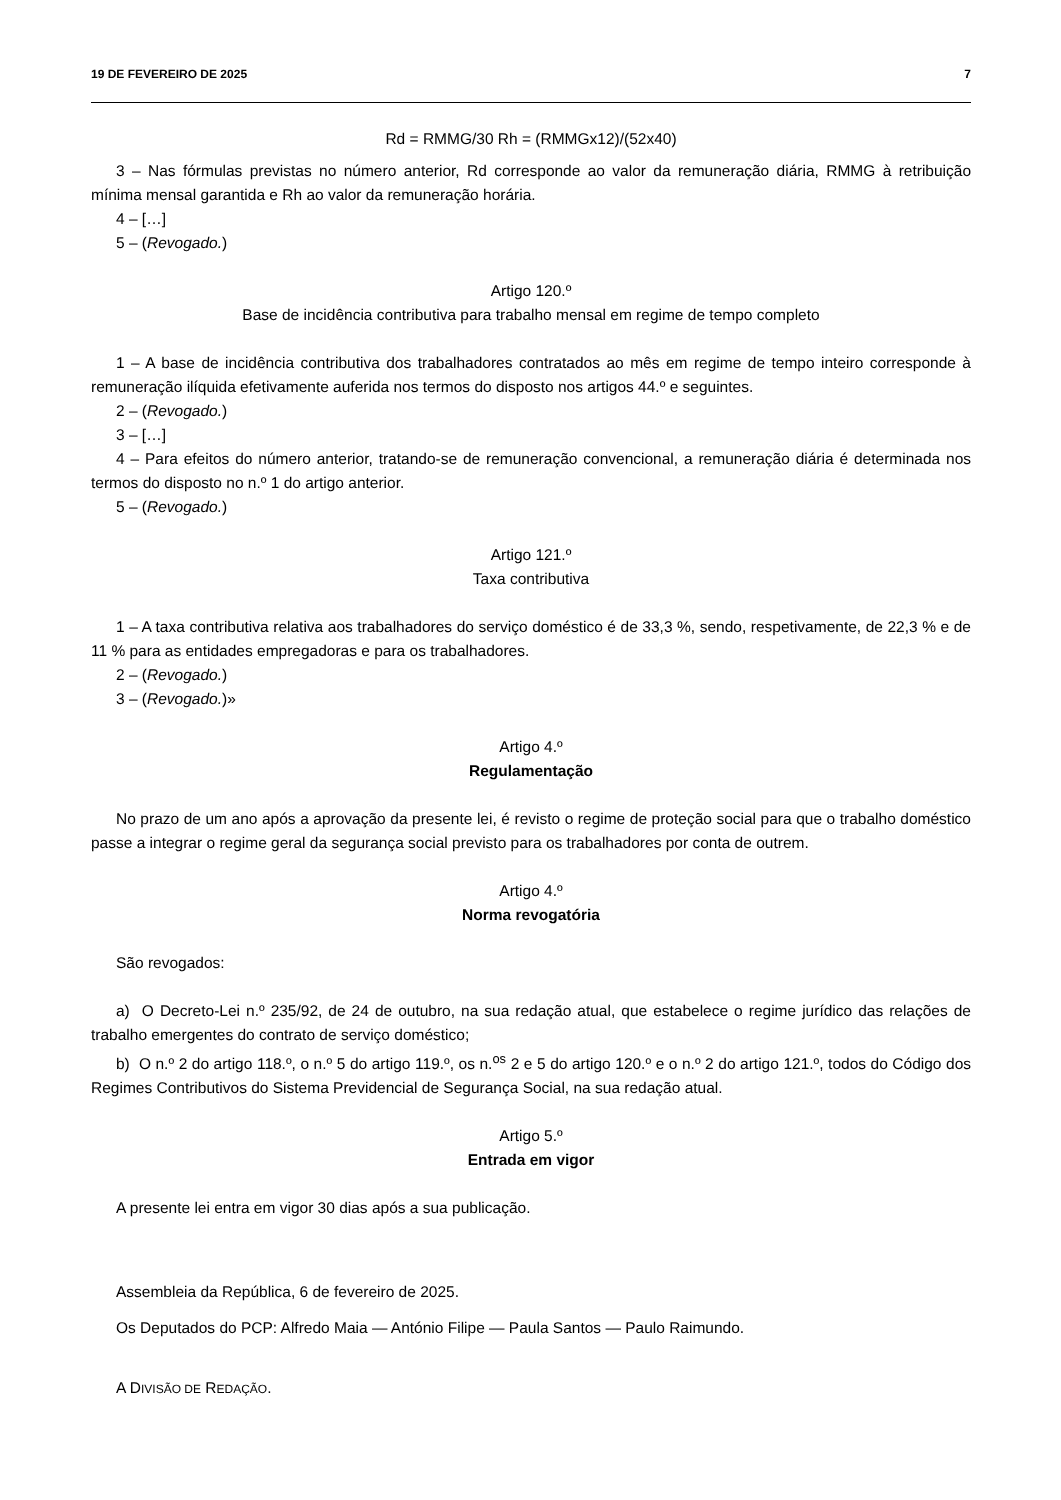19 DE FEVEREIRO DE 2025 7
Rd = RMMG/30 Rh = (RMMGx12)/(52x40)
3 – Nas fórmulas previstas no número anterior, Rd corresponde ao valor da remuneração diária, RMMG à retribuição mínima mensal garantida e Rh ao valor da remuneração horária.
4 – […]
5 – (Revogado.)
Artigo 120.º
Base de incidência contributiva para trabalho mensal em regime de tempo completo
1 – A base de incidência contributiva dos trabalhadores contratados ao mês em regime de tempo inteiro corresponde à remuneração ilíquida efetivamente auferida nos termos do disposto nos artigos 44.º e seguintes.
2 – (Revogado.)
3 – […]
4 – Para efeitos do número anterior, tratando-se de remuneração convencional, a remuneração diária é determinada nos termos do disposto no n.º 1 do artigo anterior.
5 – (Revogado.)
Artigo 121.º
Taxa contributiva
1 – A taxa contributiva relativa aos trabalhadores do serviço doméstico é de 33,3 %, sendo, respetivamente, de 22,3 % e de 11 % para as entidades empregadoras e para os trabalhadores.
2 – (Revogado.)
3 – (Revogado.)»
Artigo 4.º
Regulamentação
No prazo de um ano após a aprovação da presente lei, é revisto o regime de proteção social para que o trabalho doméstico passe a integrar o regime geral da segurança social previsto para os trabalhadores por conta de outrem.
Artigo 4.º
Norma revogatória
São revogados:
a) O Decreto-Lei n.º 235/92, de 24 de outubro, na sua redação atual, que estabelece o regime jurídico das relações de trabalho emergentes do contrato de serviço doméstico;
b) O n.º 2 do artigo 118.º, o n.º 5 do artigo 119.º, os n.<sup>os</sup> 2 e 5 do artigo 120.º e o n.º 2 do artigo 121.º, todos do Código dos Regimes Contributivos do Sistema Previdencial de Segurança Social, na sua redação atual.
Artigo 5.º
Entrada em vigor
A presente lei entra em vigor 30 dias após a sua publicação.
Assembleia da República, 6 de fevereiro de 2025.
Os Deputados do PCP: Alfredo Maia — António Filipe — Paula Santos — Paulo Raimundo.
A DIVISÃO DE REDAÇÃO.